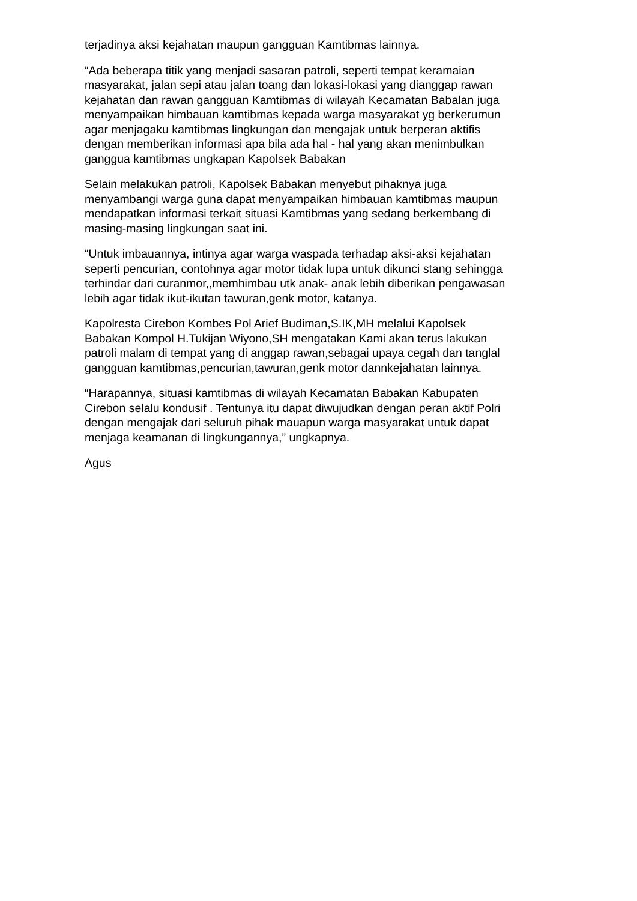terjadinya aksi kejahatan maupun gangguan Kamtibmas lainnya.
“Ada beberapa titik yang menjadi sasaran patroli, seperti tempat keramaian masyarakat, jalan sepi atau jalan toang dan lokasi-lokasi yang dianggap rawan kejahatan dan rawan gangguan Kamtibmas di wilayah Kecamatan Babalan juga menyampaikan himbauan kamtibmas kepada warga masyarakat yg berkerumun agar menjagaku kamtibmas lingkungan dan mengajak untuk berperan aktifis dengan memberikan informasi apa bila ada hal - hal yang akan menimbulkan ganggua kamtibmas ungkapan Kapolsek Babakan
Selain melakukan patroli, Kapolsek Babakan menyebut pihaknya juga menyambangi warga guna dapat menyampaikan himbauan kamtibmas maupun mendapatkan informasi terkait situasi Kamtibmas yang sedang berkembang di masing-masing lingkungan saat ini.
“Untuk imbauannya, intinya agar warga waspada terhadap aksi-aksi kejahatan seperti pencurian, contohnya agar motor tidak lupa untuk dikunci stang sehingga terhindar dari curanmor,,memhimbau utk anak- anak lebih diberikan pengawasan lebih agar tidak ikut-ikutan tawuran,genk motor, katanya.
Kapolresta Cirebon Kombes Pol Arief Budiman,S.IK,MH melalui Kapolsek Babakan Kompol H.Tukijan Wiyono,SH mengatakan Kami akan terus lakukan patroli malam di tempat yang di anggap rawan,sebagai upaya cegah dan tanglal gangguan kamtibmas,pencurian,tawuran,genk motor dannkejahatan lainnya.
“Harapannya, situasi kamtibmas di wilayah Kecamatan Babakan Kabupaten Cirebon selalu kondusif . Tentunya itu dapat diwujudkan dengan peran aktif Polri dengan mengajak dari seluruh pihak mauapun warga masyarakat untuk dapat menjaga keamanan di lingkungannya,” ungkapnya.
Agus